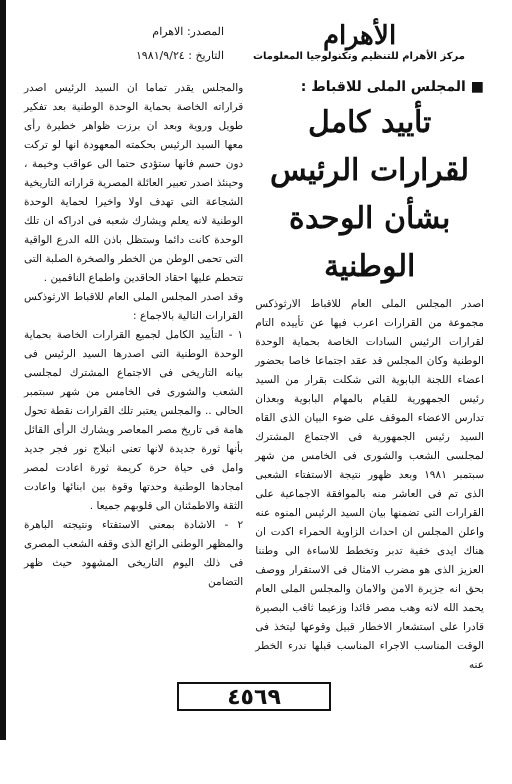الأهرام
مركز الأهرام للتنظيم وتكنولوجيا المعلومات
المصدر: الاهرام
التاريخ : ١٩٨١/٩/٢٤
■ المجلس الملى للاقباط :
تأييد كامل لقرارات الرئيس بشأن الوحدة الوطنية
اصدر المجلس الملى العام للاقباط الارثوذكس مجموعة من القرارات اعرب فيها عن تأييده التام لقرارات الرئيس السادات الخاصة بحماية الوحدة الوطنية وكان المجلس قد عقد اجتماعا خاصا بحضور اعضاء اللجنة البابوية التى شكلت بقرار من السيد رئيس الجمهورية للقيام بالمهام البابوية وبعدان تدارس الاعضاء الموقف على ضوء البيان الذى القاه السيد رئيس الجمهورية فى الاجتماع المشترك لمجلسى الشعب والشورى فى الخامس من شهر سبتمبر ١٩٨١ وبعد ظهور نتيجة الاستفتاء الشعبى الذى تم فى العاشر منه بالموافقة الاجماعية على القرارات التى تضمنها بيان السيد الرئيس المنوه عنه واعلن المجلس ان احداث الزاوية الحمراء اكدت ان هناك ايدى خفية تدبر وتخطط للاساءة الى وطننا العزيز الذى هو مضرب الامثال فى الاستقرار ووصف بحق انه جزيرة الامن والامان والمجلس الملى العام يحمد الله لانه وهب مصر قائدا وزعيما ثاقب البصيرة قادرا على استشعار الاخطار قبيل وقوعها ليتخذ فى الوقت المناسب الاجراء المناسب قبلها ندرء الخطر عنه
والمجلس يقدر تماما ان السيد الرئيس اصدر قراراته الخاصة بحماية الوحدة الوطنية بعد تفكير طويل وروية وبعد ان برزت ظواهر خطيرة رأى معها السيد الرئيس بحكمته المعهودة انها لو تركت دون حسم فانها ستؤدى حتما الى عواقب وخيمة ، وحينئذ اصدر تعبير العائلة المصرية قراراته التاريخية الشجاعة التى تهدف اولا واخيرا لحماية الوحدة الوطنية لانه يعلم ويشارك شعبه فى ادراكه ان تلك الوحدة كانت دائما وستظل باذن الله الدرع الواقية التى تحمى الوطن من الخطر والصخرة الصلبة التى تتحطم عليها احقاد الحاقدين واطماع الناقمين .
وقد اصدر المجلس الملى العام للاقباط الارثوذكس القرارات التالية بالاجماع :
١ - التأييد الكامل لجميع القرارات الخاصة بحماية الوحدة الوطنية التى اصدرها السيد الرئيس فى بيانه التاريخى فى الاجتماع المشترك لمجلسى الشعب والشورى فى الخامس من شهر سبتمبر الحالى .. والمجلس يعتبر تلك القرارات نقطة تحول هامة فى تاريخ مصر المعاصر ويشارك الرأى القائل بأنها ثورة جديدة لانها تعنى انبلاج نور فجر جديد وامل فى حياة حرة كريمة ثورة اعادت لمصر امجادها الوطنية وحدتها وقوة بين ابنائها واعادت الثقة والاطمئنان الى قلوبهم جميعا .
٢ - الاشادة بمعنى الاستفتاء ونتيجته الباهرة والمظهر الوطنى الرائع الذى وقفه الشعب المصرى فى ذلك اليوم التاريخى المشهود حيث ظهر التضامن
٤٥٦٩